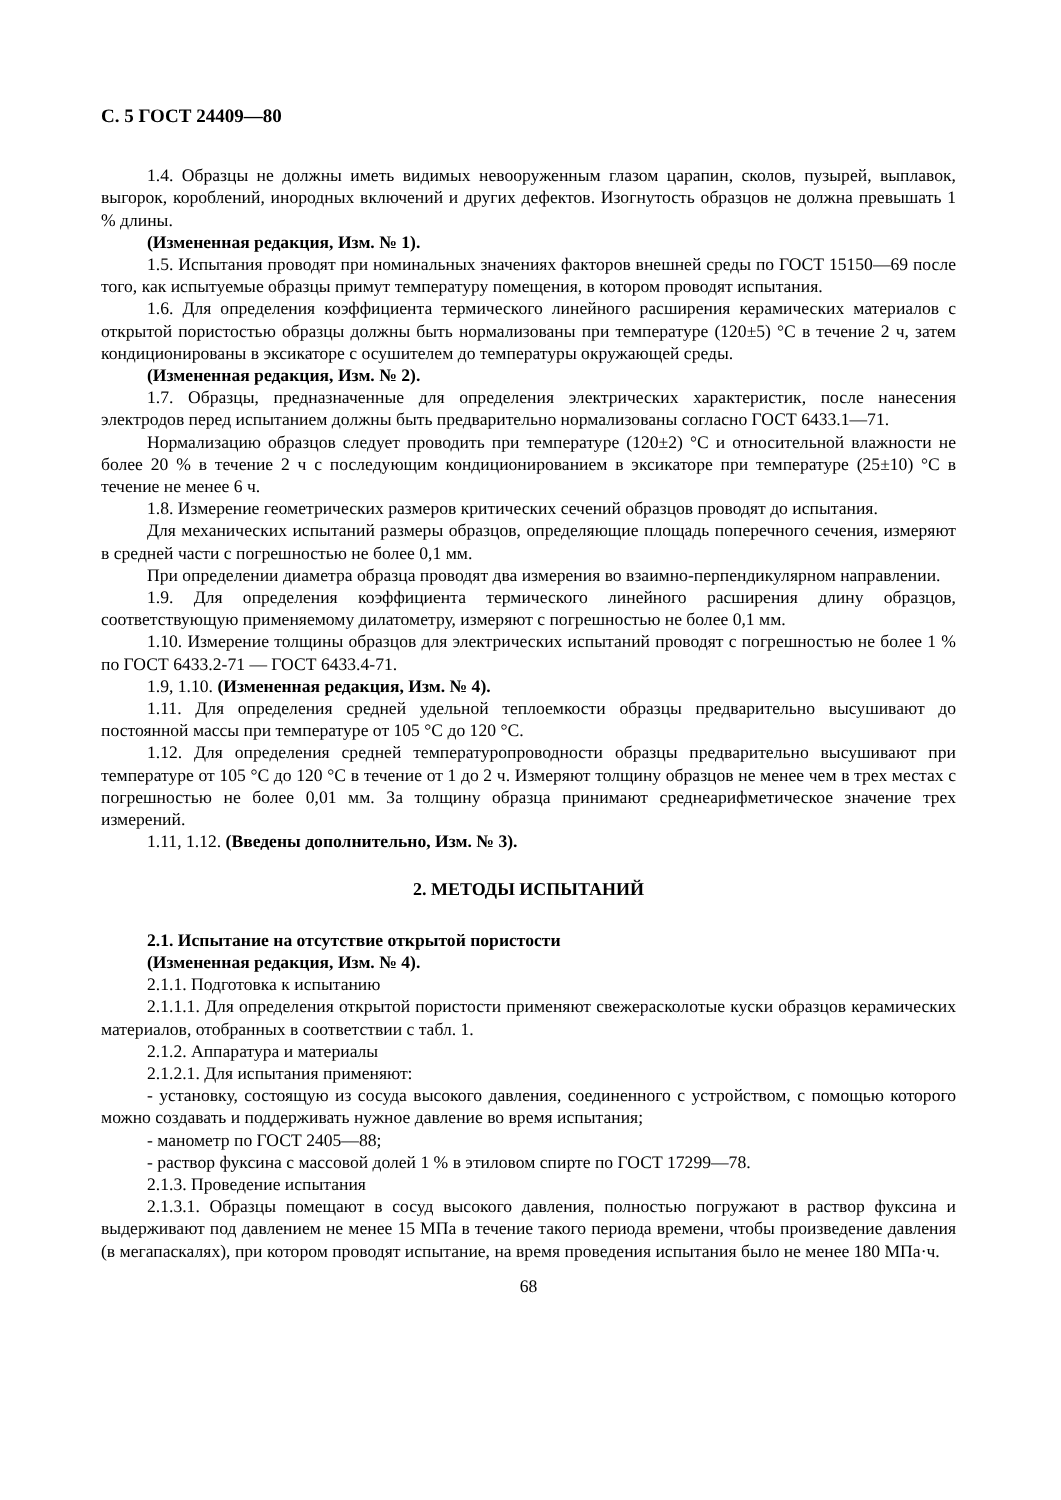С. 5 ГОСТ 24409—80
1.4. Образцы не должны иметь видимых невооруженным глазом царапин, сколов, пузырей, выплавок, выгорок, короблений, инородных включений и других дефектов. Изогнутость образцов не должна превышать 1 % длины.
(Измененная редакция, Изм. № 1).
1.5. Испытания проводят при номинальных значениях факторов внешней среды по ГОСТ 15150—69 после того, как испытуемые образцы примут температуру помещения, в котором проводят испытания.
1.6. Для определения коэффициента термического линейного расширения керамических материалов с открытой пористостью образцы должны быть нормализованы при температуре (120±5) °С в течение 2 ч, затем кондиционированы в эксикаторе с осушителем до температуры окружающей среды.
(Измененная редакция, Изм. № 2).
1.7. Образцы, предназначенные для определения электрических характеристик, после нанесения электродов перед испытанием должны быть предварительно нормализованы согласно ГОСТ 6433.1—71.
Нормализацию образцов следует проводить при температуре (120±2) °С и относительной влажности не более 20 % в течение 2 ч с последующим кондиционированием в эксикаторе при температуре (25±10) °С в течение не менее 6 ч.
1.8. Измерение геометрических размеров критических сечений образцов проводят до испытания.
Для механических испытаний размеры образцов, определяющие площадь поперечного сечения, измеряют в средней части с погрешностью не более 0,1 мм.
При определении диаметра образца проводят два измерения во взаимно-перпендикулярном направлении.
1.9. Для определения коэффициента термического линейного расширения длину образцов, соответствующую применяемому дилатометру, измеряют с погрешностью не более 0,1 мм.
1.10. Измерение толщины образцов для электрических испытаний проводят с погрешностью не более 1 % по ГОСТ 6433.2-71 — ГОСТ 6433.4-71.
1.9, 1.10. (Измененная редакция, Изм. № 4).
1.11. Для определения средней удельной теплоемкости образцы предварительно высушивают до постоянной массы при температуре от 105 °С до 120 °С.
1.12. Для определения средней температуропроводности образцы предварительно высушивают при температуре от 105 °С до 120 °С в течение от 1 до 2 ч. Измеряют толщину образцов не менее чем в трех местах с погрешностью не более 0,01 мм. За толщину образца принимают среднеарифметическое значение трех измерений.
1.11, 1.12. (Введены дополнительно, Изм. № 3).
2. МЕТОДЫ ИСПЫТАНИЙ
2.1. Испытание на отсутствие открытой пористости
(Измененная редакция, Изм. № 4).
2.1.1. Подготовка к испытанию
2.1.1.1. Для определения открытой пористости применяют свежерасколотые куски образцов керамических материалов, отобранных в соответствии с табл. 1.
2.1.2. Аппаратура и материалы
2.1.2.1. Для испытания применяют:
- установку, состоящую из сосуда высокого давления, соединенного с устройством, с помощью которого можно создавать и поддерживать нужное давление во время испытания;
- манометр по ГОСТ 2405—88;
- раствор фуксина с массовой долей 1 % в этиловом спирте по ГОСТ 17299—78.
2.1.3. Проведение испытания
2.1.3.1. Образцы помещают в сосуд высокого давления, полностью погружают в раствор фуксина и выдерживают под давлением не менее 15 МПа в течение такого периода времени, чтобы произведение давления (в мегапаскалях), при котором проводят испытание, на время проведения испытания было не менее 180 МПа·ч.
68